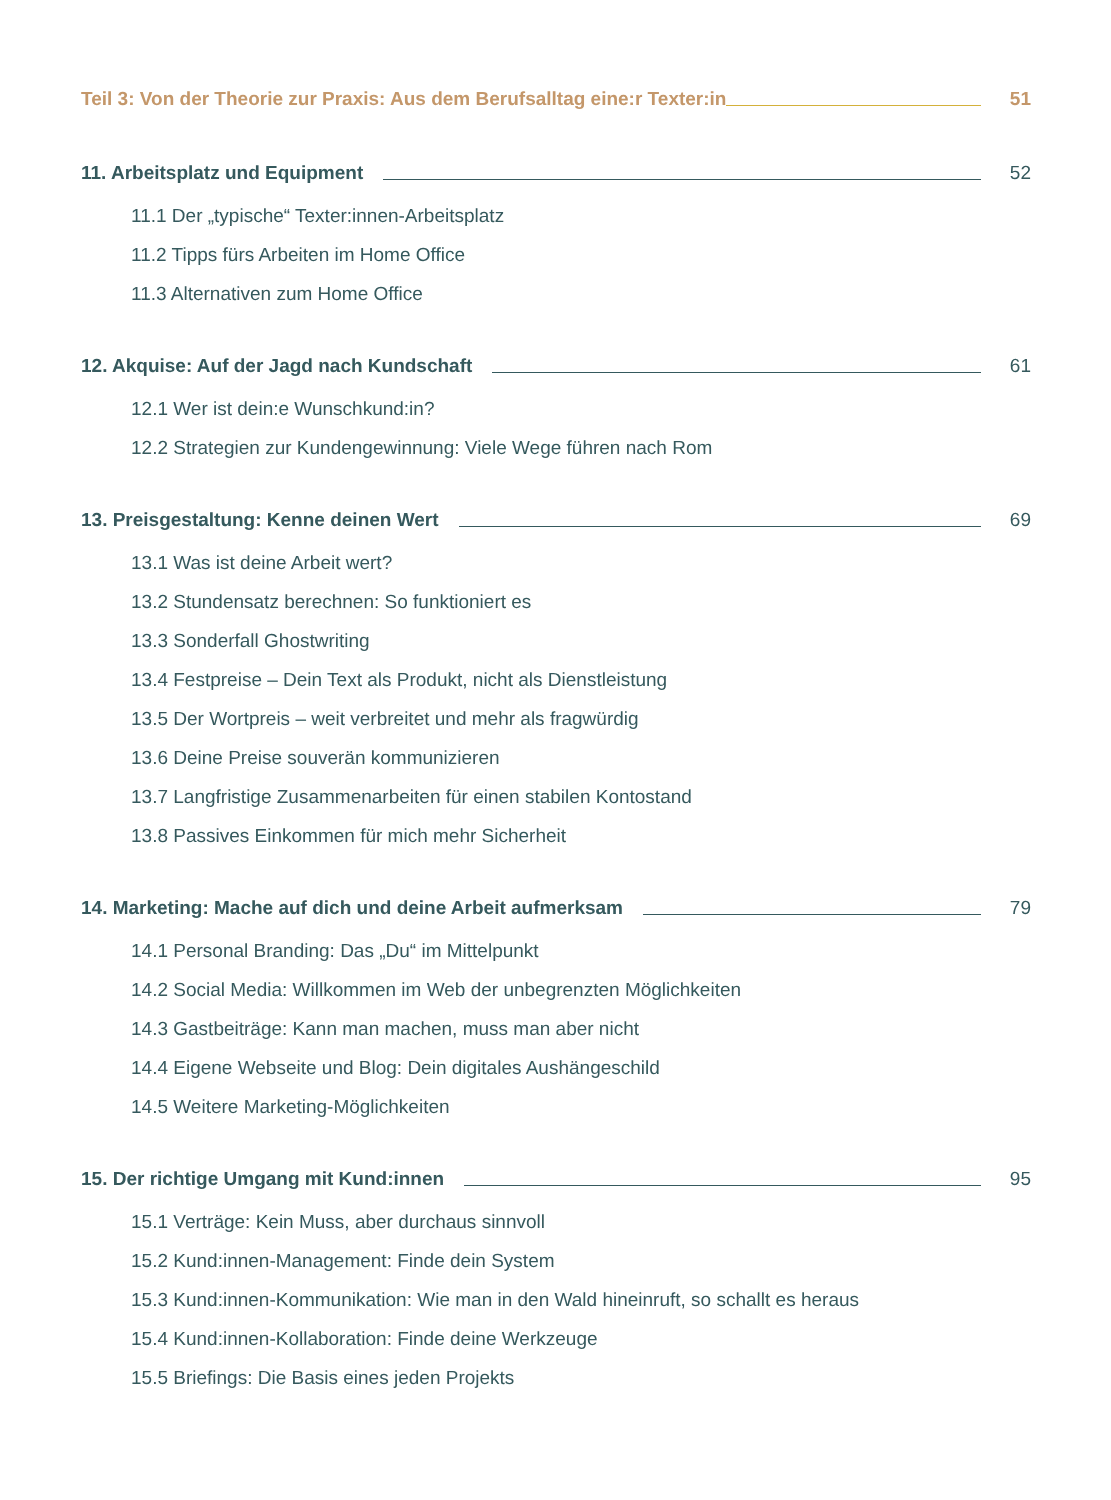Teil 3: Von der Theorie zur Praxis: Aus dem Berufsalltag eine:r Texter:in 51
11. Arbeitsplatz und Equipment 52
11.1 Der „typische“ Texter:innen-Arbeitsplatz
11.2 Tipps fürs Arbeiten im Home Office
11.3 Alternativen zum Home Office
12. Akquise: Auf der Jagd nach Kundschaft 61
12.1 Wer ist dein:e Wunschkund:in?
12.2 Strategien zur Kundengewinnung: Viele Wege führen nach Rom
13. Preisgestaltung: Kenne deinen Wert 69
13.1 Was ist deine Arbeit wert?
13.2 Stundensatz berechnen: So funktioniert es
13.3 Sonderfall Ghostwriting
13.4 Festpreise – Dein Text als Produkt, nicht als Dienstleistung
13.5 Der Wortpreis – weit verbreitet und mehr als fragwürdig
13.6 Deine Preise souverän kommunizieren
13.7 Langfristige Zusammenarbeiten für einen stabilen Kontostand
13.8 Passives Einkommen für mich mehr Sicherheit
14. Marketing: Mache auf dich und deine Arbeit aufmerksam 79
14.1 Personal Branding: Das „Du“ im Mittelpunkt
14.2 Social Media: Willkommen im Web der unbegrenzten Möglichkeiten
14.3 Gastbeiträge: Kann man machen, muss man aber nicht
14.4 Eigene Webseite und Blog: Dein digitales Aushängeschild
14.5 Weitere Marketing-Möglichkeiten
15. Der richtige Umgang mit Kund:innen 95
15.1 Verträge: Kein Muss, aber durchaus sinnvoll
15.2 Kund:innen-Management: Finde dein System
15.3 Kund:innen-Kommunikation: Wie man in den Wald hineinruft, so schallt es heraus
15.4 Kund:innen-Kollaboration: Finde deine Werkzeuge
15.5 Briefings: Die Basis eines jeden Projekts